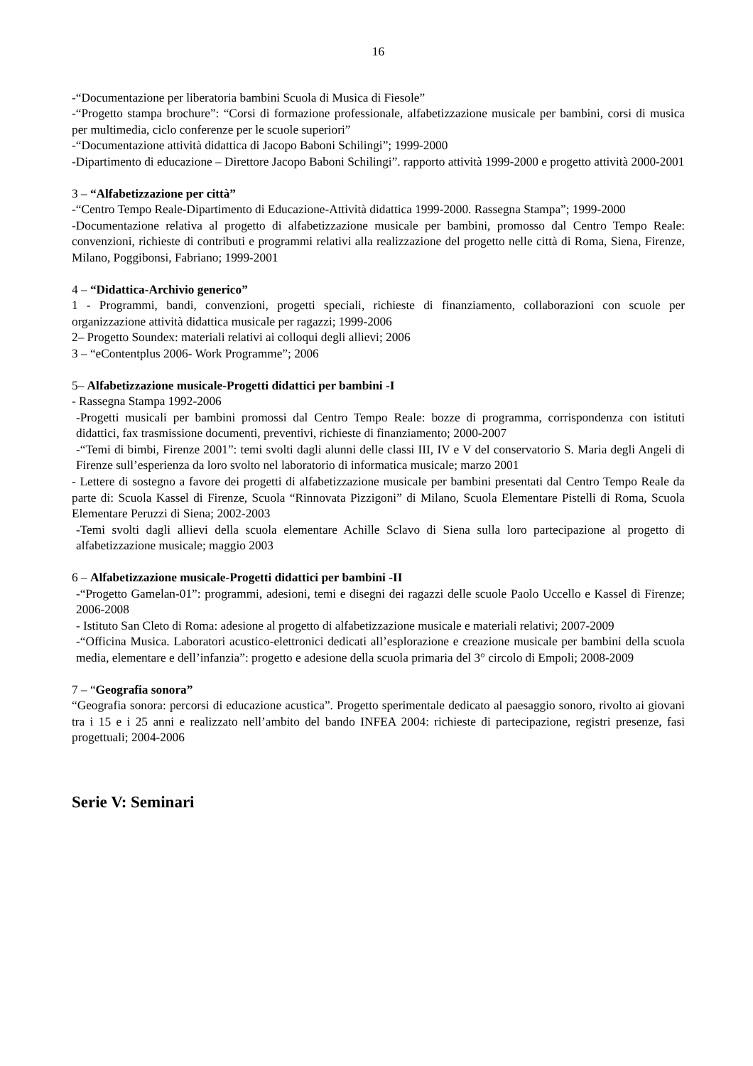16
-“Documentazione per liberatoria bambini Scuola di Musica di Fiesole”
-“Progetto stampa brochure”: “Corsi di formazione professionale, alfabetizzazione musicale per bambini, corsi di musica per multimedia, ciclo conferenze per le scuole superiori”
-“Documentazione attività didattica di Jacopo Baboni Schilingi”; 1999-2000
-Dipartimento di educazione – Direttore Jacopo Baboni Schilingi”. rapporto attività 1999-2000 e progetto attività 2000-2001
3 – “Alfabetizzazione per città”
-“Centro Tempo Reale-Dipartimento di Educazione-Attività didattica 1999-2000. Rassegna Stampa”; 1999-2000
-Documentazione relativa al progetto di alfabetizzazione musicale per bambini, promosso dal Centro Tempo Reale: convenzioni, richieste di contributi e programmi relativi alla realizzazione del progetto nelle città di Roma, Siena, Firenze, Milano, Poggibonsi, Fabriano; 1999-2001
4 – “Didattica-Archivio generico”
1 - Programmi, bandi, convenzioni, progetti speciali, richieste di finanziamento, collaborazioni con scuole per organizzazione attività didattica musicale per ragazzi; 1999-2006
2– Progetto Soundex: materiali relativi ai colloqui degli allievi; 2006
3 – “eContentplus 2006- Work Programme”; 2006
5– Alfabetizzazione musicale-Progetti didattici per bambini -I
- Rassegna Stampa 1992-2006
-Progetti musicali per bambini promossi dal Centro Tempo Reale: bozze di programma, corrispondenza con istituti didattici, fax trasmissione documenti, preventivi, richieste di finanziamento; 2000-2007
-“Temi di bimbi, Firenze 2001”: temi svolti dagli alunni delle classi III, IV e V del conservatorio S. Maria degli Angeli di Firenze sull’esperienza da loro svolto nel laboratorio di informatica musicale; marzo 2001
- Lettere di sostegno a favore dei progetti di alfabetizzazione musicale per bambini presentati dal Centro Tempo Reale da parte di: Scuola Kassel di Firenze, Scuola “Rinnovata Pizzigoni” di Milano, Scuola Elementare Pistelli di Roma, Scuola Elementare Peruzzi di Siena; 2002-2003
-Temi svolti dagli allievi della scuola elementare Achille Sclavo di Siena sulla loro partecipazione al progetto di alfabetizzazione musicale; maggio 2003
6 – Alfabetizzazione musicale-Progetti didattici per bambini -II
-“Progetto Gamelan-01”: programmi, adesioni, temi e disegni dei ragazzi delle scuole Paolo Uccello e Kassel di Firenze; 2006-2008
- Istituto San Cleto di Roma: adesione al progetto di alfabetizzazione musicale e materiali relativi; 2007-2009
-“Officina Musica. Laboratori acustico-elettronici dedicati all’esplorazione e creazione musicale per bambini della scuola media, elementare e dell’infanzia”: progetto e adesione della scuola primaria del 3° circolo di Empoli; 2008-2009
7 – “Geografia sonora”
“Geografia sonora: percorsi di educazione acustica”. Progetto sperimentale dedicato al paesaggio sonoro, rivolto ai giovani tra i 15 e i 25 anni e realizzato nell’ambito del bando INFEA 2004: richieste di partecipazione, registri presenze, fasi progettuali; 2004-2006
Serie V: Seminari